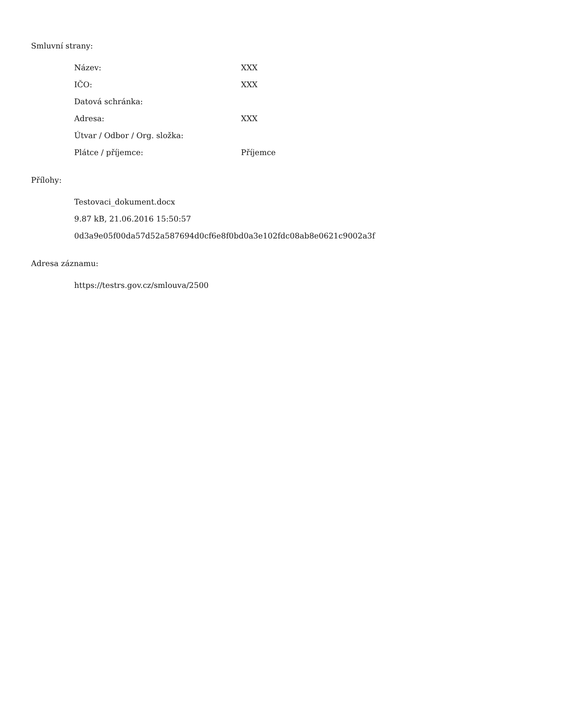Smluvní strany:
| Název: | XXX |
| IČO: | XXX |
| Datová schránka: | |
| Adresa: | XXX |
| Útvar / Odbor / Org. složka: | |
| Plátce / příjemce: | Příjemce |
Přílohy:
Testovaci_dokument.docx
9.87 kB, 21.06.2016 15:50:57
0d3a9e05f00da57d52a587694d0cf6e8f0bd0a3e102fdc08ab8e0621c9002a3f
Adresa záznamu:
https://testrs.gov.cz/smlouva/2500